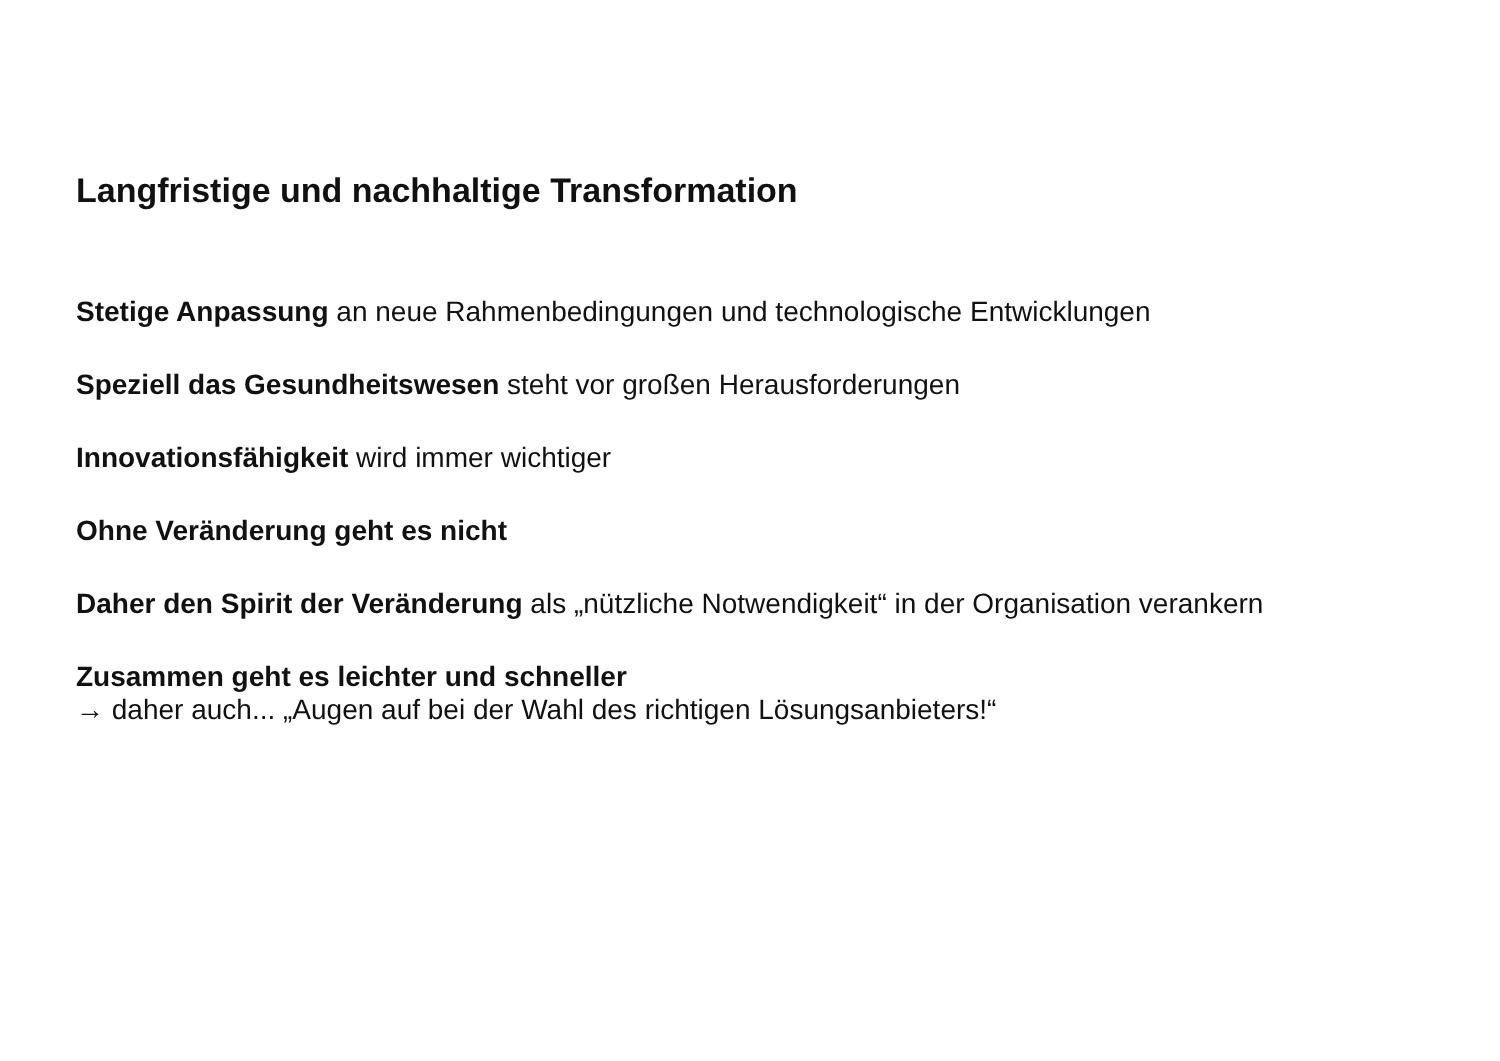Langfristige und nachhaltige Transformation
Stetige Anpassung an neue Rahmenbedingungen und technologische Entwicklungen
Speziell das Gesundheitswesen steht vor großen Herausforderungen
Innovationsfähigkeit wird immer wichtiger
Ohne Veränderung geht es nicht
Daher den Spirit der Veränderung als „nützliche Notwendigkeit“ in der Organisation verankern
Zusammen geht es leichter und schneller
→ daher auch... „Augen auf bei der Wahl des richtigen Lösungsanbieters!“